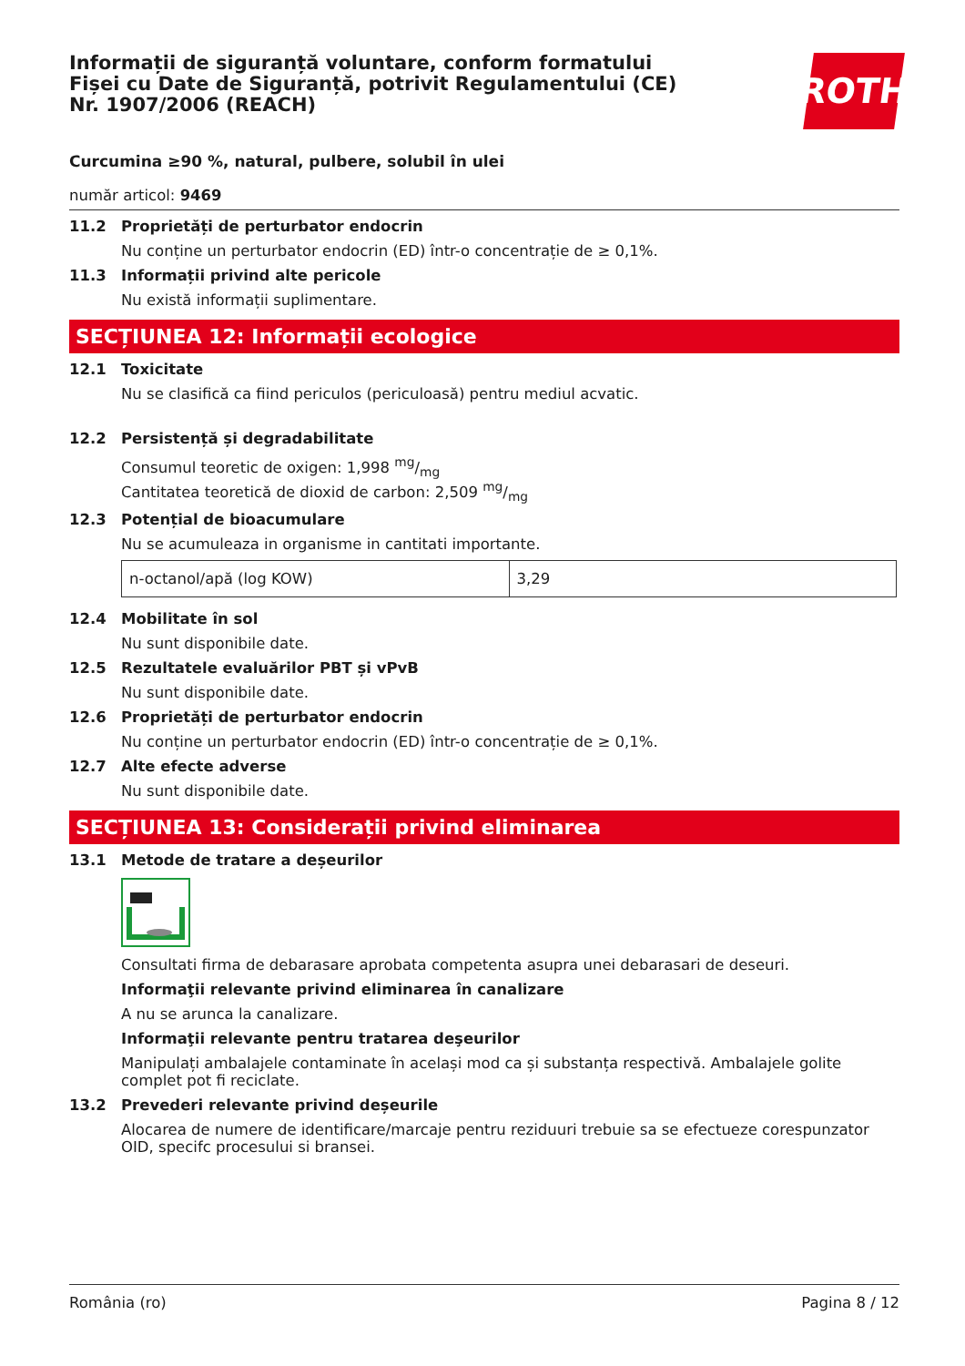Informații de siguranță voluntare, conform formatului Fișei cu Date de Siguranță, potrivit Regulamentului (CE) Nr. 1907/2006 (REACH)
ROTH
Curcumina ≥90 %, natural, pulbere, solubil în ulei
număr articol: 9469
11.2 Proprietăți de perturbator endocrin
Nu conține un perturbator endocrin (ED) într-o concentrație de ≥ 0,1%.
11.3 Informații privind alte pericole
Nu există informații suplimentare.
SECȚIUNEA 12: Informații ecologice
12.1 Toxicitate
Nu se clasifică ca fiind periculos (periculoasă) pentru mediul acvatic.
12.2 Persistență și degradabilitate
Consumul teoretic de oxigen: 1,998 mg/mg
Cantitatea teoretică de dioxid de carbon: 2,509 mg/mg
12.3 Potențial de bioacumulare
Nu se acumuleaza in organisme in cantitati importante.
| n-octanol/apă (log KOW) | 3,29 |
12.4 Mobilitate în sol
Nu sunt disponibile date.
12.5 Rezultatele evaluărilor PBT și vPvB
Nu sunt disponibile date.
12.6 Proprietăți de perturbator endocrin
Nu conține un perturbator endocrin (ED) într-o concentrație de ≥ 0,1%.
12.7 Alte efecte adverse
Nu sunt disponibile date.
SECȚIUNEA 13: Considerații privind eliminarea
13.1 Metode de tratare a deșeurilor
Consultati firma de debarasare aprobata competenta asupra unei debarasari de deseuri.
Informaţii relevante privind eliminarea în canalizare
A nu se arunca la canalizare.
Informaţii relevante pentru tratarea deşeurilor
Manipulați ambalajele contaminate în același mod ca și substanța respectivă. Ambalajele golite complet pot fi reciclate.
13.2 Prevederi relevante privind deșeurile
Alocarea de numere de identificare/marcaje pentru reziduuri trebuie sa se efectueze corespunzator OID, specifc procesului si bransei.
România (ro) Pagina 8 / 12